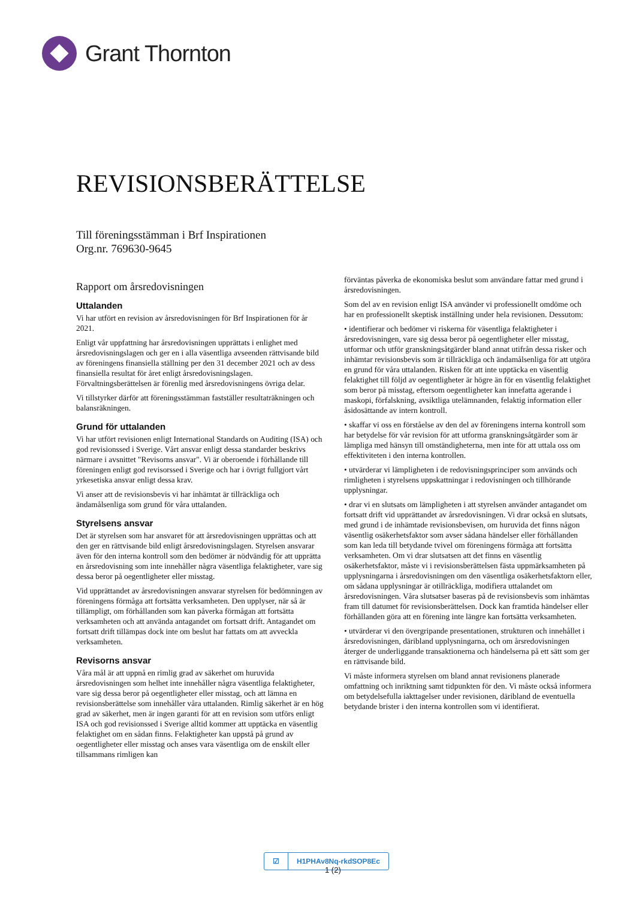Grant Thornton
REVISIONSBERÄTTELSE
Till föreningsstämman i Brf Inspirationen
Org.nr. 769630-9645
Rapport om årsredovisningen
Uttalanden
Vi har utfört en revision av årsredovisningen för Brf Inspirationen för år 2021.
Enligt vår uppfattning har årsredovisningen upprättats i enlighet med årsredovisningslagen och ger en i alla väsentliga avseenden rättvisande bild av föreningens finansiella ställning per den 31 december 2021 och av dess finansiella resultat för året enligt årsredovisningslagen. Förvaltningsberättelsen är förenlig med årsredovisningens övriga delar.
Vi tillstyrker därför att föreningsstämman fastställer resultaträkningen och balansräkningen.
Grund för uttalanden
Vi har utfört revisionen enligt International Standards on Auditing (ISA) och god revisionssed i Sverige. Vårt ansvar enligt dessa standarder beskrivs närmare i avsnittet "Revisorns ansvar". Vi är oberoende i förhållande till föreningen enligt god revisorssed i Sverige och har i övrigt fullgjort vårt yrkesetiska ansvar enligt dessa krav.
Vi anser att de revisionsbevis vi har inhämtat är tillräckliga och ändamålsenliga som grund för våra uttalanden.
Styrelsens ansvar
Det är styrelsen som har ansvaret för att årsredovisningen upprättas och att den ger en rättvisande bild enligt årsredovisningslagen. Styrelsen ansvarar även för den interna kontroll som den bedömer är nödvändig för att upprätta en årsredovisning som inte innehåller några väsentliga felaktigheter, vare sig dessa beror på oegentligheter eller misstag.
Vid upprättandet av årsredovisningen ansvarar styrelsen för bedömningen av föreningens förmåga att fortsätta verksamheten. Den upplyser, när så är tillämpligt, om förhållanden som kan påverka förmågan att fortsätta verksamheten och att använda antagandet om fortsatt drift. Antagandet om fortsatt drift tillämpas dock inte om beslut har fattats om att avveckla verksamheten.
Revisorns ansvar
Våra mål är att uppnå en rimlig grad av säkerhet om huruvida årsredovisningen som helhet inte innehåller några väsentliga felaktigheter, vare sig dessa beror på oegentligheter eller misstag, och att lämna en revisionsberättelse som innehåller våra uttalanden. Rimlig säkerhet är en hög grad av säkerhet, men är ingen garanti för att en revision som utförs enligt ISA och god revisionssed i Sverige alltid kommer att upptäcka en väsentlig felaktighet om en sådan finns. Felaktigheter kan uppstå på grund av oegentligheter eller misstag och anses vara väsentliga om de enskilt eller tillsammans rimligen kan
förväntas påverka de ekonomiska beslut som användare fattar med grund i årsredovisningen.
Som del av en revision enligt ISA använder vi professionellt omdöme och har en professionellt skeptisk inställning under hela revisionen. Dessutom:
• identifierar och bedömer vi riskerna för väsentliga felaktigheter i årsredovisningen, vare sig dessa beror på oegentligheter eller misstag, utformar och utför granskningsåtgärder bland annat utifrån dessa risker och inhämtar revisionsbevis som är tillräckliga och ändamålsenliga för att utgöra en grund för våra uttalanden. Risken för att inte upptäcka en väsentlig felaktighet till följd av oegentligheter är högre än för en väsentlig felaktighet som beror på misstag, eftersom oegentligheter kan innefatta agerande i maskopi, förfalskning, avsiktliga utelämnanden, felaktig information eller åsidosättande av intern kontroll.
• skaffar vi oss en förståelse av den del av föreningens interna kontroll som har betydelse för vår revision för att utforma granskningsåtgärder som är lämpliga med hänsyn till omständigheterna, men inte för att uttala oss om effektiviteten i den interna kontrollen.
• utvärderar vi lämpligheten i de redovisningsprinciper som används och rimligheten i styrelsens uppskattningar i redovisningen och tillhörande upplysningar.
• drar vi en slutsats om lämpligheten i att styrelsen använder antagandet om fortsatt drift vid upprättandet av årsredovisningen. Vi drar också en slutsats, med grund i de inhämtade revisionsbevisen, om huruvida det finns någon väsentlig osäkerhetsfaktor som avser sådana händelser eller förhållanden som kan leda till betydande tvivel om föreningens förmåga att fortsätta verksamheten. Om vi drar slutsatsen att det finns en väsentlig osäkerhetsfaktor, måste vi i revisionsberättelsen fästa uppmärksamheten på upplysningarna i årsredovisningen om den väsentliga osäkerhetsfaktorn eller, om sådana upplysningar är otillräckliga, modifiera uttalandet om årsredovisningen. Våra slutsatser baseras på de revisionsbevis som inhämtas fram till datumet för revisionsberättelsen. Dock kan framtida händelser eller förhållanden göra att en förening inte längre kan fortsätta verksamheten.
• utvärderar vi den övergripande presentationen, strukturen och innehållet i årsredovisningen, däribland upplysningarna, och om årsredovisningen återger de underliggande transaktionerna och händelserna på ett sätt som ger en rättvisande bild.
Vi måste informera styrelsen om bland annat revisionens planerade omfattning och inriktning samt tidpunkten för den. Vi måste också informera om betydelsefulla iakttagelser under revisionen, däribland de eventuella betydande brister i den interna kontrollen som vi identifierat.
☑ H1PHAv8Nq-rkdSOP8Ec
1 (2)